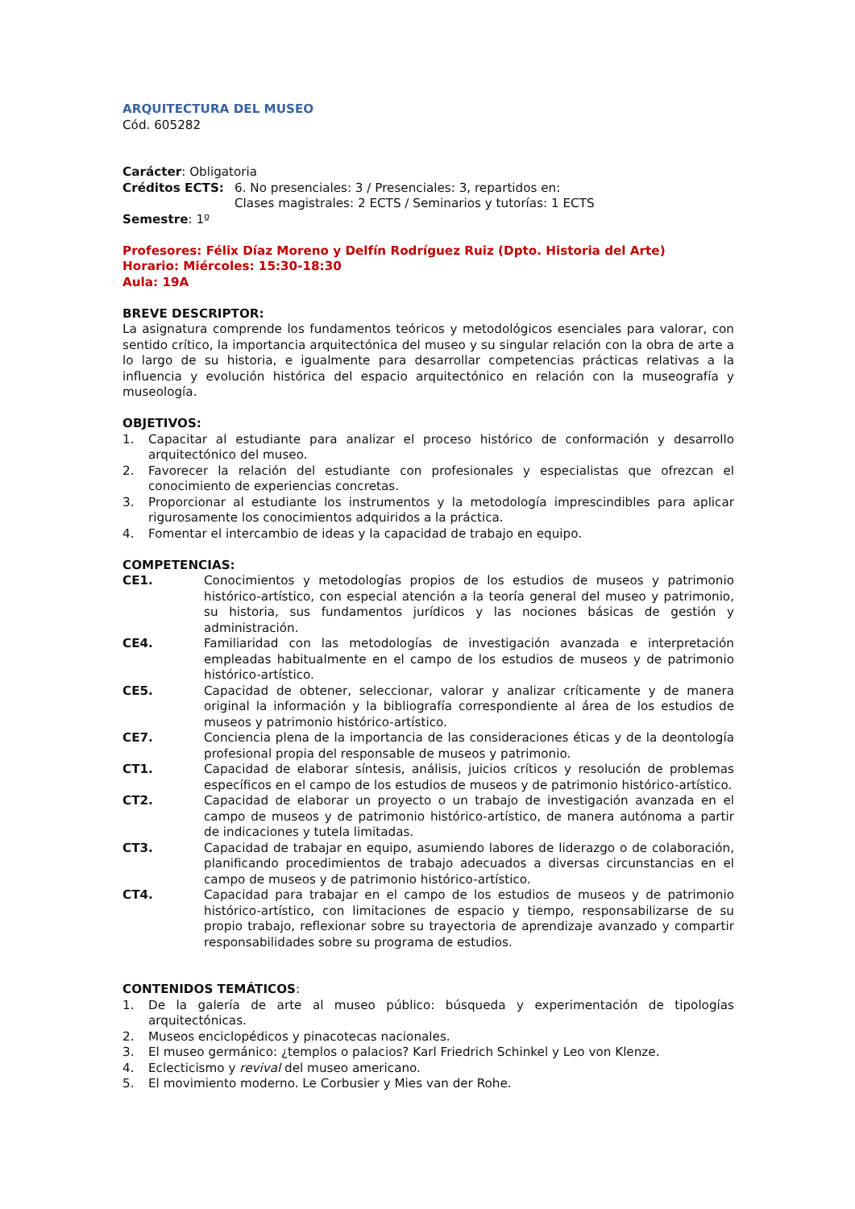ARQUITECTURA DEL MUSEO
Cód. 605282
Carácter: Obligatoria
Créditos ECTS: 6. No presenciales: 3 / Presenciales: 3, repartidos en:
Clases magistrales: 2 ECTS / Seminarios y tutorías: 1 ECTS
Semestre: 1º
Profesores: Félix Díaz Moreno y Delfín Rodríguez Ruiz (Dpto. Historia del Arte)
Horario: Miércoles: 15:30-18:30
Aula: 19A
BREVE DESCRIPTOR:
La asignatura comprende los fundamentos teóricos y metodológicos esenciales para valorar, con sentido crítico, la importancia arquitectónica del museo y su singular relación con la obra de arte a lo largo de su historia, e igualmente para desarrollar competencias prácticas relativas a la influencia y evolución histórica del espacio arquitectónico en relación con la museografía y museología.
OBJETIVOS:
1. Capacitar al estudiante para analizar el proceso histórico de conformación y desarrollo arquitectónico del museo.
2. Favorecer la relación del estudiante con profesionales y especialistas que ofrezcan el conocimiento de experiencias concretas.
3. Proporcionar al estudiante los instrumentos y la metodología imprescindibles para aplicar rigurosamente los conocimientos adquiridos a la práctica.
4. Fomentar el intercambio de ideas y la capacidad de trabajo en equipo.
COMPETENCIAS:
CE1. Conocimientos y metodologías propios de los estudios de museos y patrimonio histórico-artístico, con especial atención a la teoría general del museo y patrimonio, su historia, sus fundamentos jurídicos y las nociones básicas de gestión y administración.
CE4. Familiaridad con las metodologías de investigación avanzada e interpretación empleadas habitualmente en el campo de los estudios de museos y de patrimonio histórico-artístico.
CE5. Capacidad de obtener, seleccionar, valorar y analizar críticamente y de manera original la información y la bibliografía correspondiente al área de los estudios de museos y patrimonio histórico-artístico.
CE7. Conciencia plena de la importancia de las consideraciones éticas y de la deontología profesional propia del responsable de museos y patrimonio.
CT1. Capacidad de elaborar síntesis, análisis, juicios críticos y resolución de problemas específicos en el campo de los estudios de museos y de patrimonio histórico-artístico.
CT2. Capacidad de elaborar un proyecto o un trabajo de investigación avanzada en el campo de museos y de patrimonio histórico-artístico, de manera autónoma a partir de indicaciones y tutela limitadas.
CT3. Capacidad de trabajar en equipo, asumiendo labores de liderazgo o de colaboración, planificando procedimientos de trabajo adecuados a diversas circunstancias en el campo de museos y de patrimonio histórico-artístico.
CT4. Capacidad para trabajar en el campo de los estudios de museos y de patrimonio histórico-artístico, con limitaciones de espacio y tiempo, responsabilizarse de su propio trabajo, reflexionar sobre su trayectoria de aprendizaje avanzado y compartir responsabilidades sobre su programa de estudios.
CONTENIDOS TEMÁTICOS:
1. De la galería de arte al museo público: búsqueda y experimentación de tipologías arquitectónicas.
2. Museos enciclopédicos y pinacotecas nacionales.
3. El museo germánico: ¿templos o palacios? Karl Friedrich Schinkel y Leo von Klenze.
4. Eclecticismo y revival del museo americano.
5. El movimiento moderno. Le Corbusier y Mies van der Rohe.